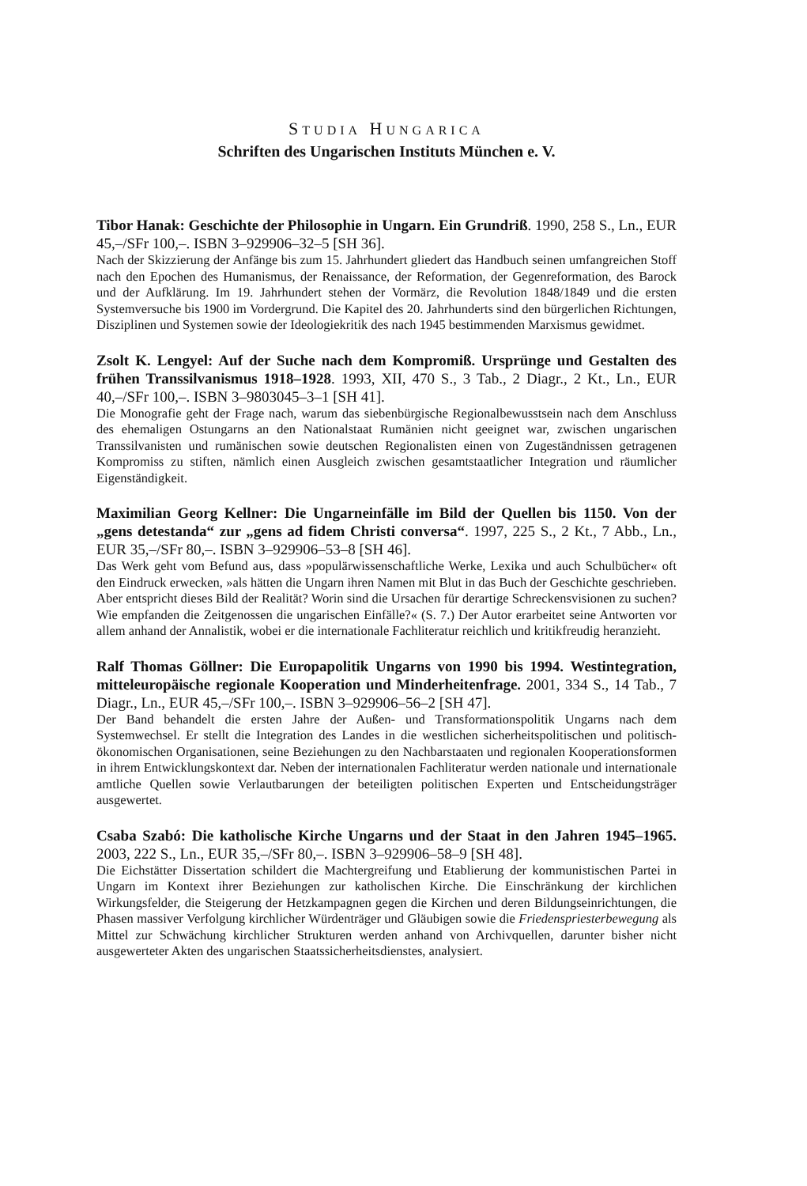STUDIA HUNGARICA
Schriften des Ungarischen Instituts München e. V.
Tibor Hanak: Geschichte der Philosophie in Ungarn. Ein Grundriß. 1990, 258 S., Ln., EUR 45,–/SFr 100,–. ISBN 3–929906–32–5 [SH 36].
Nach der Skizzierung der Anfänge bis zum 15. Jahrhundert gliedert das Handbuch seinen umfangreichen Stoff nach den Epochen des Humanismus, der Renaissance, der Reformation, der Gegenreformation, des Barock und der Aufklärung. Im 19. Jahrhundert stehen der Vormärz, die Revolution 1848/1849 und die ersten Systemversuche bis 1900 im Vordergrund. Die Kapitel des 20. Jahrhunderts sind den bürgerlichen Richtungen, Disziplinen und Systemen sowie der Ideologiekritik des nach 1945 bestimmenden Marxismus gewidmet.
Zsolt K. Lengyel: Auf der Suche nach dem Kompromiß. Ursprünge und Gestalten des frühen Transsilvanismus 1918–1928. 1993, XII, 470 S., 3 Tab., 2 Diagr., 2 Kt., Ln., EUR 40,–/SFr 100,–. ISBN 3–9803045–3–1 [SH 41].
Die Monografie geht der Frage nach, warum das siebenbürgische Regionalbewusstsein nach dem Anschluss des ehemaligen Ostungarns an den Nationalstaat Rumänien nicht geeignet war, zwischen ungarischen Transsilvanisten und rumänischen sowie deutschen Regionalisten einen von Zugeständnissen getragenen Kompromiss zu stiften, nämlich einen Ausgleich zwischen gesamtstaatlicher Integration und räumlicher Eigenständigkeit.
Maximilian Georg Kellner: Die Ungarneinfälle im Bild der Quellen bis 1150. Von der „gens detestanda“ zur „gens ad fidem Christi conversa“. 1997, 225 S., 2 Kt., 7 Abb., Ln., EUR 35,–/SFr 80,–. ISBN 3–929906–53–8 [SH 46].
Das Werk geht vom Befund aus, dass »populärwissenschaftliche Werke, Lexika und auch Schulbücher« oft den Eindruck erwecken, »als hätten die Ungarn ihren Namen mit Blut in das Buch der Geschichte geschrieben. Aber entspricht dieses Bild der Realität? Worin sind die Ursachen für derartige Schreckensvisionen zu suchen? Wie empfanden die Zeitgenossen die ungarischen Einfälle?« (S. 7.) Der Autor erarbeitet seine Antworten vor allem anhand der Annalistik, wobei er die internationale Fachliteratur reichlich und kritikfreudig heranzieht.
Ralf Thomas Göllner: Die Europapolitik Ungarns von 1990 bis 1994. Westintegration, mitteleuropäische regionale Kooperation und Minderheitenfrage. 2001, 334 S., 14 Tab., 7 Diagr., Ln., EUR 45,–/SFr 100,–. ISBN 3–929906–56–2 [SH 47].
Der Band behandelt die ersten Jahre der Außen- und Transformationspolitik Ungarns nach dem Systemwechsel. Er stellt die Integration des Landes in die westlichen sicherheitspolitischen und politisch-ökonomischen Organisationen, seine Beziehungen zu den Nachbarstaaten und regionalen Kooperationsformen in ihrem Entwicklungskontext dar. Neben der internationalen Fachliteratur werden nationale und internationale amtliche Quellen sowie Verlautbarungen der beteiligten politischen Experten und Entscheidungsträger ausgewertet.
Csaba Szabó: Die katholische Kirche Ungarns und der Staat in den Jahren 1945–1965. 2003, 222 S., Ln., EUR 35,–/SFr 80,–. ISBN 3–929906–58–9 [SH 48].
Die Eichstätter Dissertation schildert die Machtergreifung und Etablierung der kommunistischen Partei in Ungarn im Kontext ihrer Beziehungen zur katholischen Kirche. Die Einschränkung der kirchlichen Wirkungsfelder, die Steigerung der Hetzkampagnen gegen die Kirchen und deren Bildungseinrichtungen, die Phasen massiver Verfolgung kirchlicher Würdenträger und Gläubigen sowie die Friedenspriesterbewegung als Mittel zur Schwächung kirchlicher Strukturen werden anhand von Archivquellen, darunter bisher nicht ausgewerteter Akten des ungarischen Staatssicherheitsdienstes, analysiert.